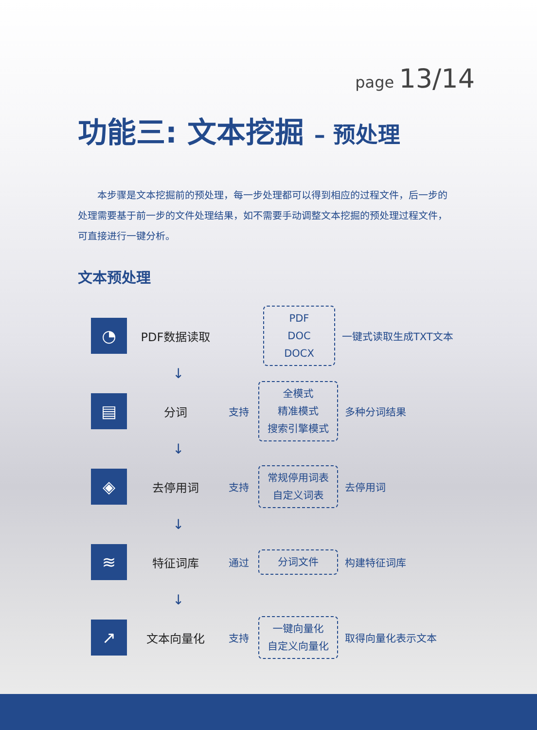page 13/14
功能三: 文本挖掘 – 预处理
本步骤是文本挖掘前的预处理，每一步处理都可以得到相应的过程文件，后一步的处理需要基于前一步的文件处理结果，如不需要手动调整文本挖掘的预处理过程文件，可直接进行一键分析。
文本预处理
◔
PDF数据读取
PDF
DOC
DOCX
一键式读取生成TXT文本
↓
▤
分词 支持
全模式
精准模式
搜索引擎模式
多种分词结果
↓
◈
去停用词 支持
常规停用词表
自定义词表
去停用词
↓
≋
特征词库 通过
分词文件
构建特征词库
↓
↗
文本向量化 支持
一键向量化
自定义向量化
取得向量化表示文本